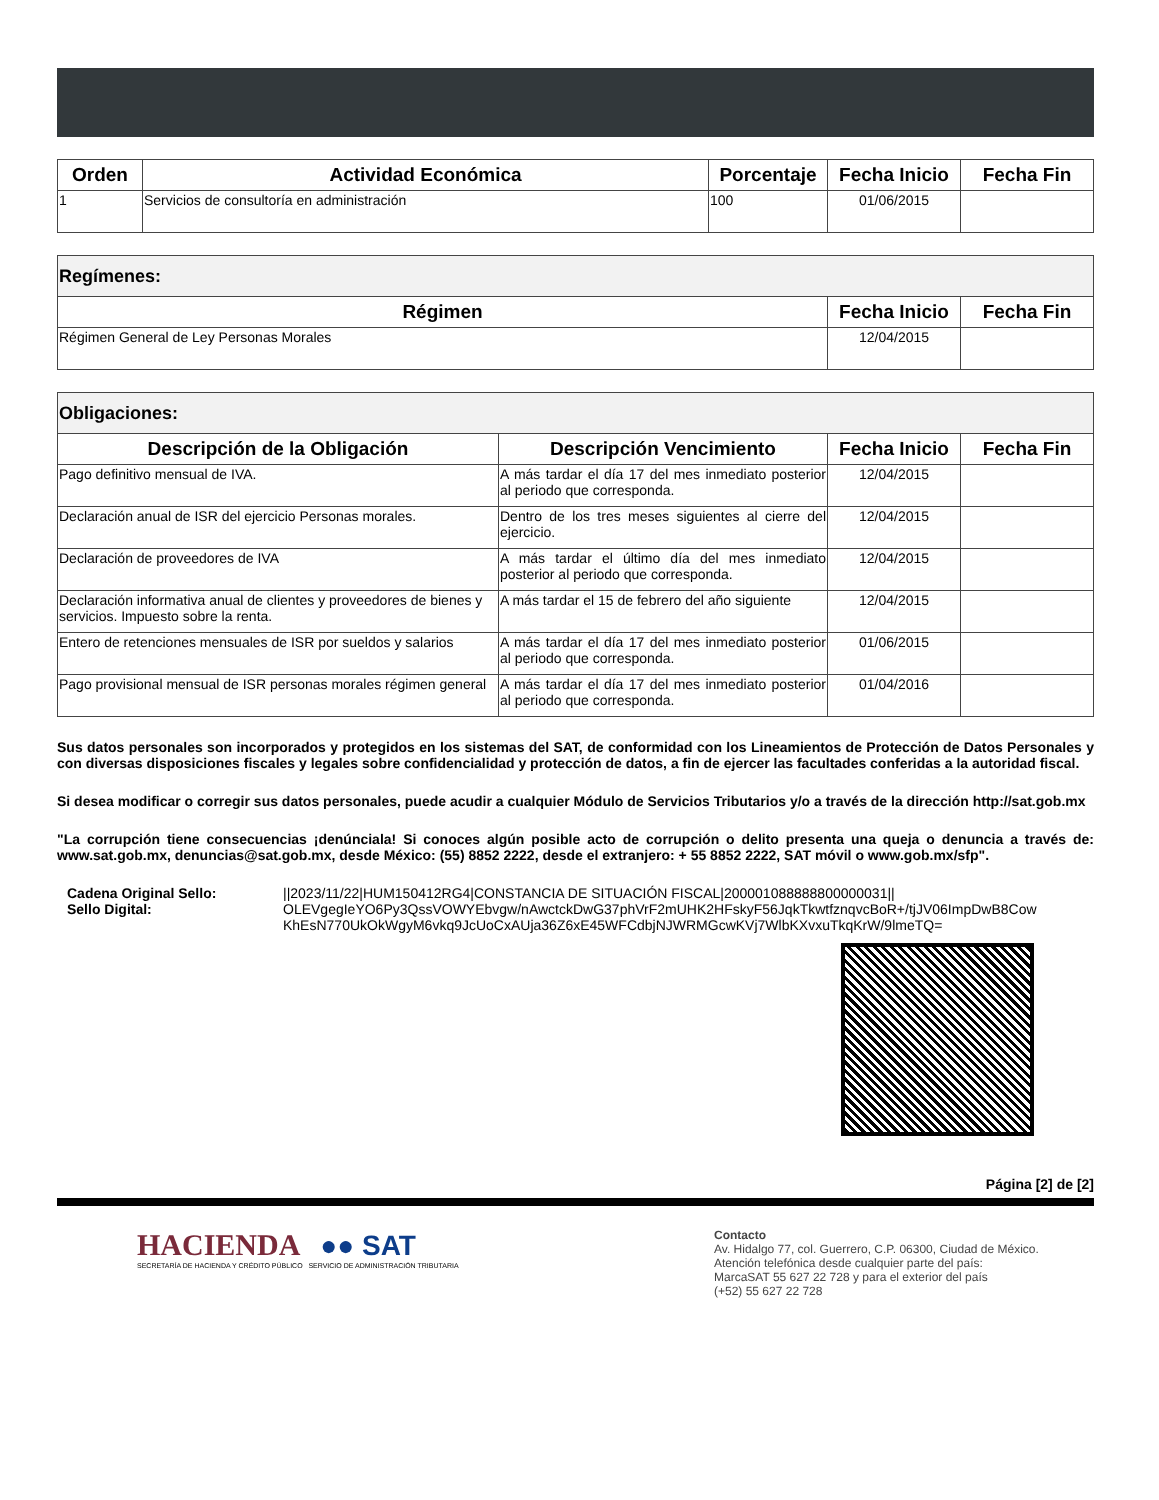| Orden | Actividad Económica | Porcentaje | Fecha Inicio | Fecha Fin |
| --- | --- | --- | --- | --- |
| 1 | Servicios de consultoría en administración | 100 | 01/06/2015 | |
| Regímenes: | | |
| --- | --- | --- |
| Régimen | Fecha Inicio | Fecha Fin |
| Régimen General de Ley Personas Morales | 12/04/2015 | |
| Obligaciones: | | | |
| --- | --- | --- | --- |
| Descripción de la Obligación | Descripción Vencimiento | Fecha Inicio | Fecha Fin |
| Pago definitivo mensual de IVA. | A más tardar el día 17 del mes inmediato posterior al periodo que corresponda. | 12/04/2015 | |
| Declaración anual de ISR del ejercicio Personas morales. | Dentro de los tres meses siguientes al cierre del ejercicio. | 12/04/2015 | |
| Declaración de proveedores de IVA | A más tardar el último día del mes inmediato posterior al periodo que corresponda. | 12/04/2015 | |
| Declaración informativa anual de clientes y proveedores de bienes y servicios. Impuesto sobre la renta. | A más tardar el 15 de febrero del año siguiente | 12/04/2015 | |
| Entero de retenciones mensuales de ISR por sueldos y salarios | A más tardar el día 17 del mes inmediato posterior al periodo que corresponda. | 01/06/2015 | |
| Pago provisional mensual de ISR personas morales régimen general | A más tardar el día 17 del mes inmediato posterior al periodo que corresponda. | 01/04/2016 | |
Sus datos personales son incorporados y protegidos en los sistemas del SAT, de conformidad con los Lineamientos de Protección de Datos Personales y con diversas disposiciones fiscales y legales sobre confidencialidad y protección de datos, a fin de ejercer las facultades conferidas a la autoridad fiscal.
Si desea modificar o corregir sus datos personales, puede acudir a cualquier Módulo de Servicios Tributarios y/o a través de la dirección http://sat.gob.mx
"La corrupción tiene consecuencias ¡denúnciala! Si conoces algún posible acto de corrupción o delito presenta una queja o denuncia a través de: www.sat.gob.mx, denuncias@sat.gob.mx, desde México: (55) 8852 2222, desde el extranjero: + 55 8852 2222, SAT móvil o www.gob.mx/sfp".
Cadena Original Sello:
Sello Digital:
||2023/11/22|HUM150412RG4|CONSTANCIA DE SITUACIÓN FISCAL|200001088888800000031||
OLEVgegIeYO6Py3QssVOWYEbvgw/nAwctckDwG37phVrF2mUHK2HFskyF56JqkTkwtfznqvcBoR+/tjJV06ImpDwB8CowKhEsN770UkOkWgyM6vkq9JcUoCxAUja36Z6xE45WFCdbjNJWRMGcwKVj7WlbKXvxuTkqKrW/9lmeTQ=
Página [2] de [2]
HACIENDA ●● SAT
SECRETARÍA DE HACIENDA Y CRÉDITO PÚBLICO SERVICIO DE ADMINISTRACIÓN TRIBUTARIA
Contacto
Av. Hidalgo 77, col. Guerrero, C.P. 06300, Ciudad de México.
Atención telefónica desde cualquier parte del país:
MarcaSAT 55 627 22 728 y para el exterior del país
(+52) 55 627 22 728